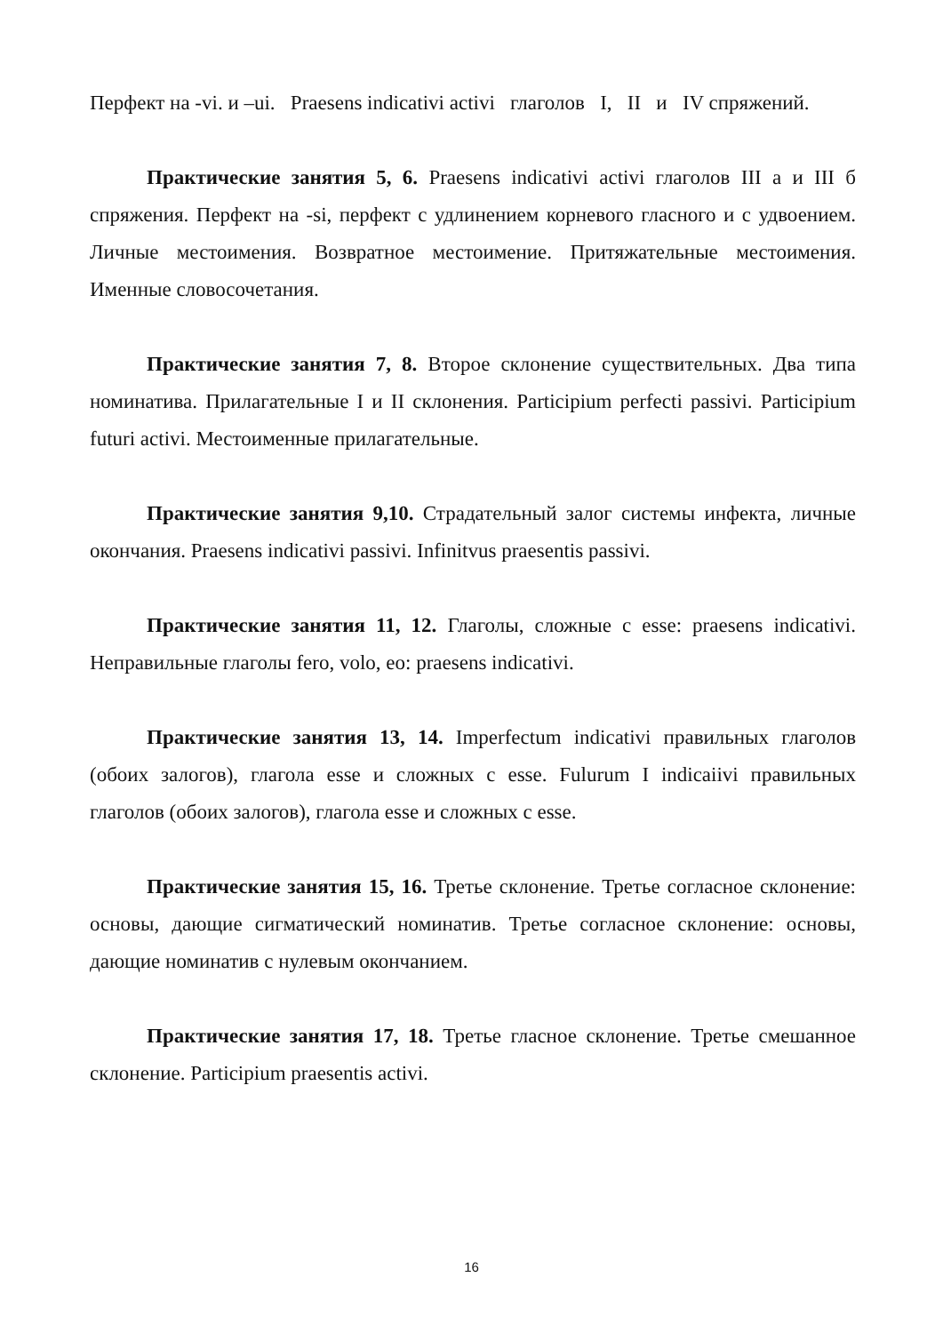Перфект на -vi. и –ui. Praesens indicativi activi глаголов I, II и IV спряжений.
Практические занятия 5, 6. Praesens indicativi activi глаголов III а и III б спряжения. Перфект на -si, перфект с удлинением корневого гласного и с удвоением. Личные местоимения. Возвратное местоимение. Притяжательные местоимения. Именные словосочетания.
Практические занятия 7, 8. Второе склонение существительных. Два типа номинатива. Прилагательные I и II склонения. Participium perfecti passivi. Participium futuri activi. Местоименные прилагательные.
Практические занятия 9,10. Страдательный залог системы инфекта, личные окончания. Praesens indicativi passivi. Infinitvus praesentis passivi.
Практические занятия 11, 12. Глаголы, сложные с esse: praesens indicativi. Неправильные глаголы fero, volo, eo: praesens indicativi.
Практические занятия 13, 14. Imperfectum indicativi правильных глаголов (обоих залогов), глагола esse и сложных с esse. Fulurum I indicaiivi правильных глаголов (обоих залогов), глагола esse и сложных с esse.
Практические занятия 15, 16. Третье склонение. Третье согласное склонение: основы, дающие сигматический номинатив. Третье согласное склонение: основы, дающие номинатив с нулевым окончанием.
Практические занятия 17, 18. Третье гласное склонение. Третье смешанное склонение. Participium praesentis activi.
16